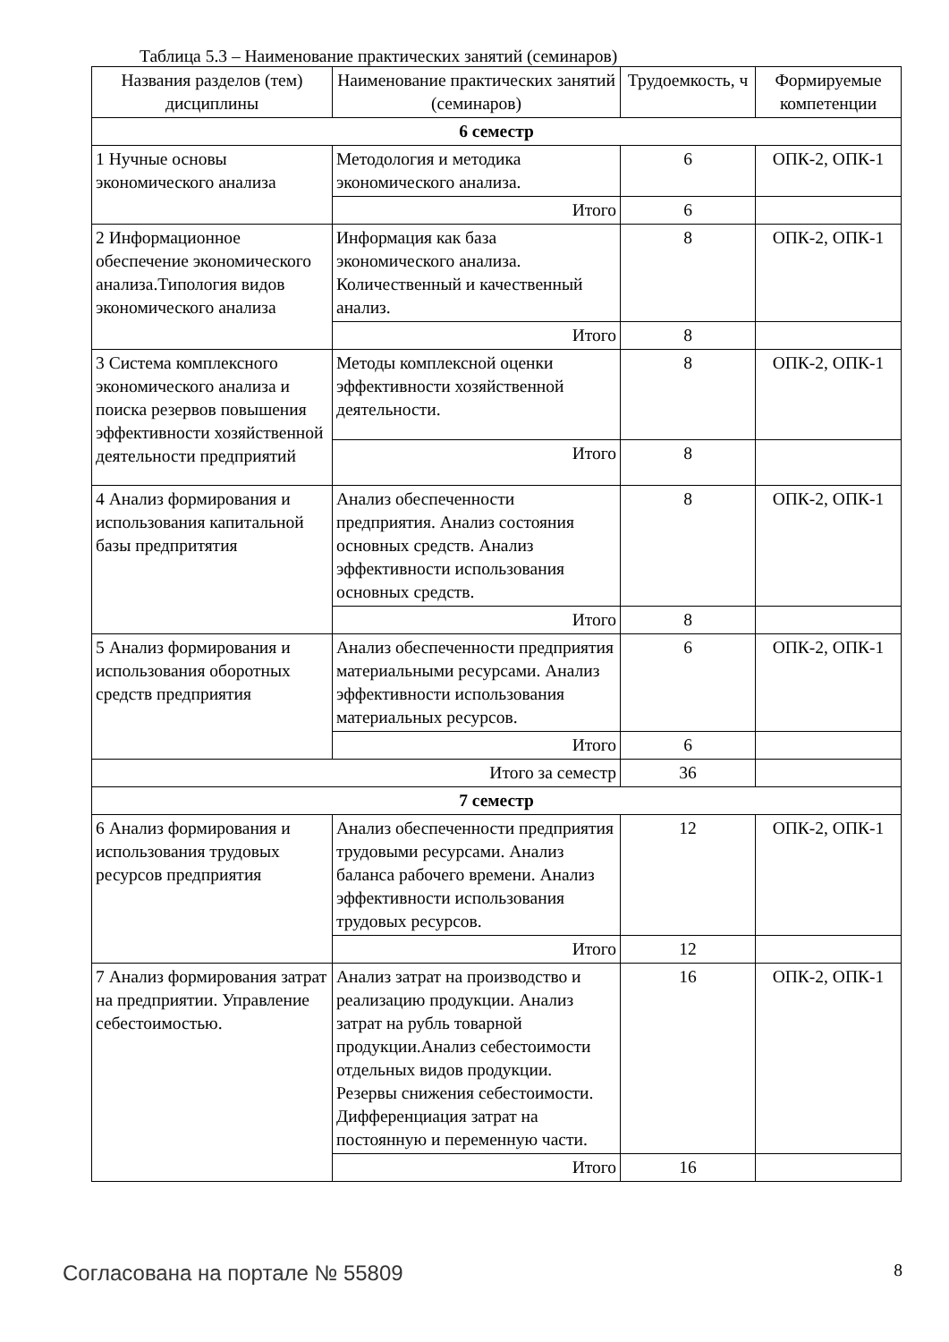Таблица 5.3 – Наименование практических занятий (семинаров)
| Названия разделов (тем) дисциплины | Наименование практических занятий (семинаров) | Трудоемкость, ч | Формируемые компетенции |
| --- | --- | --- | --- |
| 6 семестр | | | |
| 1 Нучные основы экономического анализа | Методология и методика экономического анализа. | 6 | ОПК-2, ОПК-1 |
| | Итого | 6 | |
| 2 Информационное обеспечение экономического анализа.Типология видов экономического анализа | Информация как база экономического анализа. Количественный и качественный анализ. | 8 | ОПК-2, ОПК-1 |
| | Итого | 8 | |
| 3 Система комплексного экономического анализа и поиска резервов повышения эффективности хозяйственной деятельности предприятий | Методы комплексной оценки эффективности хозяйственной деятельности. | 8 | ОПК-2, ОПК-1 |
| | Итого | 8 | |
| 4 Анализ формирования и использования капитальной базы предпритятия | Анализ обеспеченности предприятия. Анализ состояния основных средств. Анализ эффективности использования основных средств. | 8 | ОПК-2, ОПК-1 |
| | Итого | 8 | |
| 5 Анализ формирования и использования оборотных средств предприятия | Анализ обеспеченности предприятия материальными ресурсами. Анализ эффективности использования материальных ресурсов. | 6 | ОПК-2, ОПК-1 |
| | Итого | 6 | |
| Итого за семестр | | 36 | |
| 7 семестр | | | |
| 6 Анализ формирования и использования трудовых ресурсов предприятия | Анализ обеспеченности предприятия трудовыми ресурсами. Анализ баланса рабочего времени. Анализ эффективности использования трудовых ресурсов. | 12 | ОПК-2, ОПК-1 |
| | Итого | 12 | |
| 7 Анализ формирования затрат на предприятии. Управление себестоимостью. | Анализ затрат на производство и реализацию продукции. Анализ затрат на рубль товарной продукции.Анализ себестоимости отдельных видов продукции. Резервы снижения себестоимости. Дифференциация затрат на постоянную и переменную части. | 16 | ОПК-2, ОПК-1 |
| | Итого | 16 | |
Согласована на портале № 55809 8